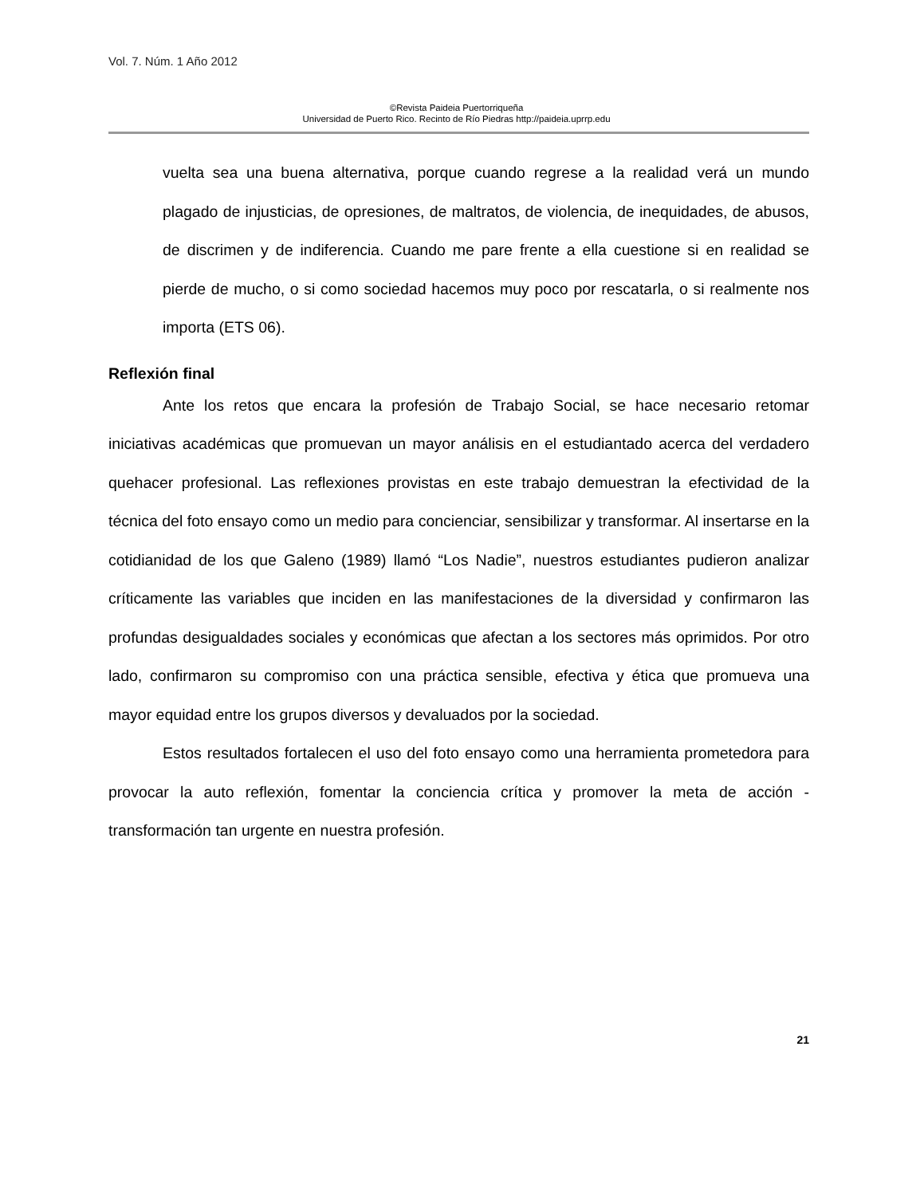Vol. 7. Núm. 1 Año 2012
©Revista Paideia Puertorriqueña
Universidad de Puerto Rico. Recinto de Río Piedras http://paideia.uprrp.edu
vuelta sea una buena alternativa, porque cuando regrese a la realidad verá un mundo plagado de injusticias, de opresiones, de maltratos, de violencia, de inequidades, de abusos, de discrimen y de indiferencia. Cuando me pare frente a ella cuestione si en realidad se pierde de mucho, o si como sociedad hacemos muy poco por rescatarla, o si realmente nos importa (ETS 06).
Reflexión final
Ante los retos que encara la profesión de Trabajo Social, se hace necesario retomar iniciativas académicas que promuevan un mayor análisis en el estudiantado acerca del verdadero quehacer profesional. Las reflexiones provistas en este trabajo demuestran la efectividad de la técnica del foto ensayo como un medio para concienciar, sensibilizar y transformar. Al insertarse en la cotidianidad de los que Galeno (1989) llamó “Los Nadie”, nuestros estudiantes pudieron analizar críticamente las variables que inciden en las manifestaciones de la diversidad y confirmaron las profundas desigualdades sociales y económicas que afectan a los sectores más oprimidos. Por otro lado, confirmaron su compromiso con una práctica sensible, efectiva y ética que promueva una mayor equidad entre los grupos diversos y devaluados por la sociedad.
Estos resultados fortalecen el uso del foto ensayo como una herramienta prometedora para provocar la auto reflexión, fomentar la conciencia crítica y promover la meta de acción - transformación tan urgente en nuestra profesión.
21